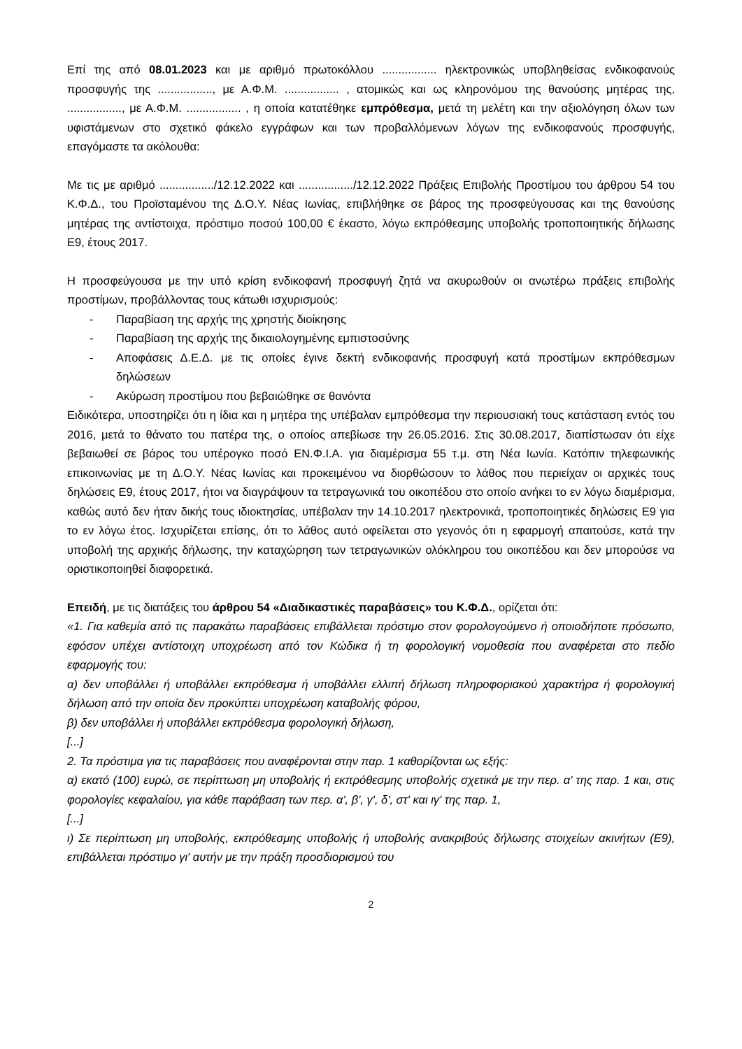Επί της από 08.01.2023 και με αριθμό πρωτοκόλλου ................. ηλεκτρονικώς υποβληθείσας ενδικοφανούς προσφυγής της ................., με Α.Φ.Μ. ................. , ατομικώς και ως κληρονόμου της θανούσης μητέρας της, ................., με Α.Φ.Μ. ................. , η οποία κατατέθηκε εμπρόθεσμα, μετά τη μελέτη και την αξιολόγηση όλων των υφιστάμενων στο σχετικό φάκελο εγγράφων και των προβαλλόμενων λόγων της ενδικοφανούς προσφυγής, επαγόμαστε τα ακόλουθα:
Με τις με αριθμό ................./12.12.2022 και ................./12.12.2022 Πράξεις Επιβολής Προστίμου του άρθρου 54 του Κ.Φ.Δ., του Προϊσταμένου της Δ.Ο.Υ. Νέας Ιωνίας, επιβλήθηκε σε βάρος της προσφεύγουσας και της θανούσης μητέρας της αντίστοιχα, πρόστιμο ποσού 100,00 € έκαστο, λόγω εκπρόθεσμης υποβολής τροποποιητικής δήλωσης Ε9, έτους 2017.
Η προσφεύγουσα με την υπό κρίση ενδικοφανή προσφυγή ζητά να ακυρωθούν οι ανωτέρω πράξεις επιβολής προστίμων, προβάλλοντας τους κάτωθι ισχυρισμούς:
- Παραβίαση της αρχής της χρηστής διοίκησης
- Παραβίαση της αρχής της δικαιολογημένης εμπιστοσύνης
- Αποφάσεις Δ.Ε.Δ. με τις οποίες έγινε δεκτή ενδικοφανής προσφυγή κατά προστίμων εκπρόθεσμων δηλώσεων
- Ακύρωση προστίμου που βεβαιώθηκε σε θανόντα
Ειδικότερα, υποστηρίζει ότι η ίδια και η μητέρα της υπέβαλαν εμπρόθεσμα την περιουσιακή τους κατάσταση εντός του 2016, μετά το θάνατο του πατέρα της, ο οποίος απεβίωσε την 26.05.2016. Στις 30.08.2017, διαπίστωσαν ότι είχε βεβαιωθεί σε βάρος του υπέρογκο ποσό ΕΝ.Φ.Ι.Α. για διαμέρισμα 55 τ.μ. στη Νέα Ιωνία. Κατόπιν τηλεφωνικής επικοινωνίας με τη Δ.Ο.Υ. Νέας Ιωνίας και προκειμένου να διορθώσουν το λάθος που περιείχαν οι αρχικές τους δηλώσεις Ε9, έτους 2017, ήτοι να διαγράψουν τα τετραγωνικά του οικοπέδου στο οποίο ανήκει το εν λόγω διαμέρισμα, καθώς αυτό δεν ήταν δικής τους ιδιοκτησίας, υπέβαλαν την 14.10.2017 ηλεκτρονικά, τροποποιητικές δηλώσεις Ε9 για το εν λόγω έτος. Ισχυρίζεται επίσης, ότι το λάθος αυτό οφείλεται στο γεγονός ότι η εφαρμογή απαιτούσε, κατά την υποβολή της αρχικής δήλωσης, την καταχώρηση των τετραγωνικών ολόκληρου του οικοπέδου και δεν μπορούσε να οριστικοποιηθεί διαφορετικά.
Επειδή, με τις διατάξεις του άρθρου 54 «Διαδικαστικές παραβάσεις» του Κ.Φ.Δ., ορίζεται ότι:
«1. Για καθεμία από τις παρακάτω παραβάσεις επιβάλλεται πρόστιμο στον φορολογούμενο ή οποιοδήποτε πρόσωπο, εφόσον υπέχει αντίστοιχη υποχρέωση από τον Κώδικα ή τη φορολογική νομοθεσία που αναφέρεται στο πεδίο εφαρμογής του:
α) δεν υποβάλλει ή υποβάλλει εκπρόθεσμα ή υποβάλλει ελλιπή δήλωση πληροφοριακού χαρακτήρα ή φορολογική δήλωση από την οποία δεν προκύπτει υποχρέωση καταβολής φόρου,
β) δεν υποβάλλει ή υποβάλλει εκπρόθεσμα φορολογική δήλωση,
[...]
2. Τα πρόστιμα για τις παραβάσεις που αναφέρονται στην παρ. 1 καθορίζονται ως εξής:
α) εκατό (100) ευρώ, σε περίπτωση μη υποβολής ή εκπρόθεσμης υποβολής σχετικά με την περ. α' της παρ. 1 και, στις φορολογίες κεφαλαίου, για κάθε παράβαση των περ. α', β', γ', δ', στ' και ιγ' της παρ. 1,
[...]
ι) Σε περίπτωση μη υποβολής, εκπρόθεσμης υποβολής ή υποβολής ανακριβούς δήλωσης στοιχείων ακινήτων (Ε9), επιβάλλεται πρόστιμο γι' αυτήν με την πράξη προσδιορισμού του
2